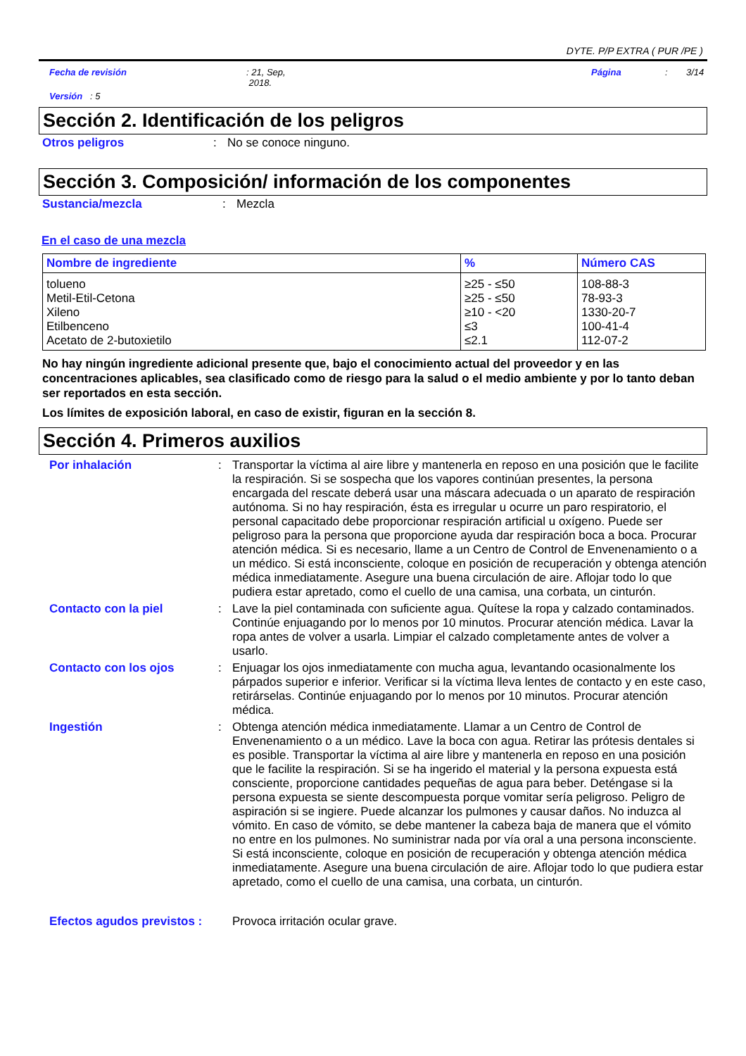DYTE. P/P EXTRA ( PUR /PE )
Fecha de revisión : 21, Sep,
2018.
Página : 3/14
Versión : 5
Sección 2. Identificación de los peligros
Otros peligros : No se conoce ninguno.
Sección 3. Composición/ información de los componentes
Sustancia/mezcla : Mezcla
En el caso de una mezcla
| Nombre de ingrediente | % | Número CAS |
| --- | --- | --- |
| tolueno Metil-Etil-Cetona Xileno Etilbenceno Acetato de 2-butoxietilo | ≥25 - ≤50 ≥25 - ≤50 ≥10 - <20 ≤3 ≤2.1 | 108-88-3 78-93-3 1330-20-7 100-41-4 112-07-2 |
No hay ningún ingrediente adicional presente que, bajo el conocimiento actual del proveedor y en las concentraciones aplicables, sea clasificado como de riesgo para la salud o el medio ambiente y por lo tanto deban ser reportados en esta sección.
Los límites de exposición laboral, en caso de existir, figuran en la sección 8.
Sección 4. Primeros auxilios
Por inhalación : Transportar la víctima al aire libre y mantenerla en reposo en una posición que le facilite la respiración. Si se sospecha que los vapores continúan presentes, la persona encargada del rescate deberá usar una máscara adecuada o un aparato de respiración autónoma. Si no hay respiración, ésta es irregular u ocurre un paro respiratorio, el personal capacitado debe proporcionar respiración artificial u oxígeno. Puede ser peligroso para la persona que proporcione ayuda dar respiración boca a boca. Procurar atención médica. Si es necesario, llame a un Centro de Control de Envenenamiento o a un médico. Si está inconsciente, coloque en posición de recuperación y obtenga atención médica inmediatamente. Asegure una buena circulación de aire. Aflojar todo lo que pudiera estar apretado, como el cuello de una camisa, una corbata, un cinturón.
Contacto con la piel : Lave la piel contaminada con suficiente agua. Quítese la ropa y calzado contaminados. Continúe enjuagando por lo menos por 10 minutos. Procurar atención médica. Lavar la ropa antes de volver a usarla. Limpiar el calzado completamente antes de volver a usarlo.
Contacto con los ojos : Enjuagar los ojos inmediatamente con mucha agua, levantando ocasionalmente los párpados superior e inferior. Verificar si la víctima lleva lentes de contacto y en este caso, retirárselas. Continúe enjuagando por lo menos por 10 minutos. Procurar atención médica.
Ingestión : Obtenga atención médica inmediatamente. Llamar a un Centro de Control de Envenenamiento o a un médico. Lave la boca con agua. Retirar las prótesis dentales si es posible. Transportar la víctima al aire libre y mantenerla en reposo en una posición que le facilite la respiración. Si se ha ingerido el material y la persona expuesta está consciente, proporcione cantidades pequeñas de agua para beber. Deténgase si la persona expuesta se siente descompuesta porque vomitar sería peligroso. Peligro de aspiración si se ingiere. Puede alcanzar los pulmones y causar daños. No induzca al vómito. En caso de vómito, se debe mantener la cabeza baja de manera que el vómito no entre en los pulmones. No suministrar nada por vía oral a una persona inconsciente. Si está inconsciente, coloque en posición de recuperación y obtenga atención médica inmediatamente. Asegure una buena circulación de aire. Aflojar todo lo que pudiera estar apretado, como el cuello de una camisa, una corbata, un cinturón.
Efectos agudos previstos :
Provoca irritación ocular grave.